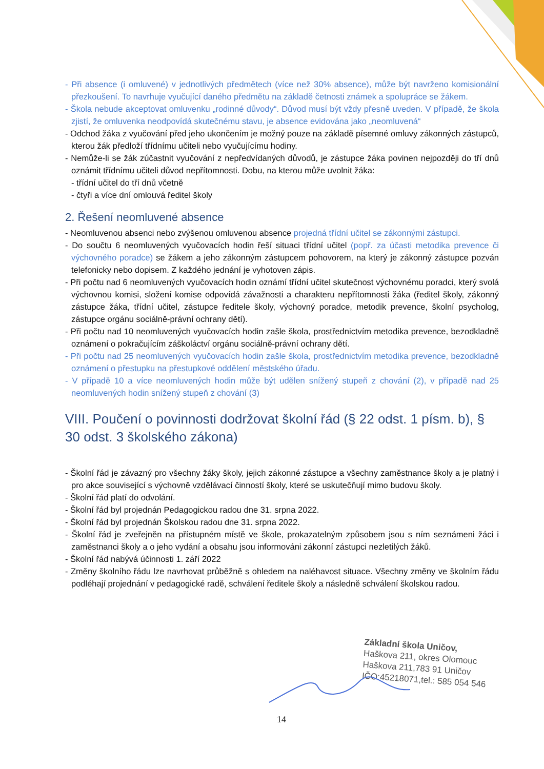- Při absence (i omluvené) v jednotlivých předmětech (více než 30% absence), může být navrženo komisionální přezkoušení. To navrhuje vyučující daného předmětu na základě četnosti známek a spolupráce se žákem.
- Škola nebude akceptovat omluvenku „rodinné důvody“. Důvod musí být vždy přesně uveden. V případě, že škola zjistí, že omluvenka neodpovídá skutečnému stavu, je absence evidována jako „neomluvená“
- Odchod žáka z vyučování před jeho ukončením je možný pouze na základě písemné omluvy zákonných zástupců, kterou žák předloží třídnímu učiteli nebo vyučujícímu hodiny.
- Nemůže-li se žák zúčastnit vyučování z nepředvídaných důvodů, je zástupce žáka povinen nejpozději do tří dnů oznámit třídnímu učiteli důvod nepřítomnosti. Dobu, na kterou může uvolnit žáka:
- třídní učitel do tří dnů včetně
- čtyři a více dní omlouvá ředitel školy
2. Řešení neomluvené absence
- Neomluvenou absenci nebo zvýšenou omluvenou absence projedná třídní učitel se zákonnými zástupci.
- Do součtu 6 neomluvených vyučovacích hodin řeší situaci třídní učitel (popř. za účasti metodika prevence či výchovného poradce) se žákem a jeho zákonným zástupcem pohovorem, na který je zákonný zástupce pozván telefonicky nebo dopisem. Z každého jednání je vyhotoven zápis.
- Při počtu nad 6 neomluvených vyučovacích hodin oznámí třídní učitel skutečnost výchovnému poradci, který svolá výchovnou komisi, složení komise odpovídá závažnosti a charakteru nepřítomnosti žáka (ředitel školy, zákonný zástupce žáka, třídní učitel, zástupce ředitele školy, výchovný poradce, metodik prevence, školní psycholog, zástupce orgánu sociálně-právní ochrany dětí).
- Při počtu nad 10 neomluvených vyučovacích hodin zašle škola, prostřednictvím metodika prevence, bezodkladně oznámení o pokračujícím záškoláctví orgánu sociálně-právní ochrany dětí.
- Při počtu nad 25 neomluvených vyučovacích hodin zašle škola, prostřednictvím metodika prevence, bezodkladně oznámení o přestupku na přestupkové oddělení městského úřadu.
- V případě 10 a více neomluvených hodin může být udělen snížený stupeň z chování (2), v případě nad 25 neomluvených hodin snížený stupeň z chování (3)
VIII. Poučení o povinnosti dodržovat školní řád (§ 22 odst. 1 písm. b), § 30 odst. 3 školského zákona)
- Školní řád je závazný pro všechny žáky školy, jejich zákonné zástupce a všechny zaměstnance školy a je platný i pro akce související s výchovně vzdělávací činností školy, které se uskutečňují mimo budovu školy.
- Školní řád platí do odvolání.
- Školní řád byl projednán Pedagogickou radou dne 31. srpna 2022.
- Školní řád byl projednán Školskou radou dne 31. srpna 2022.
- Školní řád je zveřejněn na přístupném místě ve škole, prokazatelným způsobem jsou s ním seznámeni žáci i zaměstnanci školy a o jeho vydání a obsahu jsou informováni zákonní zástupci nezletilých žáků.
- Školní řád nabývá účinnosti 1. září 2022
- Změny školního řádu lze navrhovat průběžně s ohledem na naléhavost situace. Všechny změny ve školním řádu podléhají projednání v pedagogické radě, schválení ředitele školy a následně schválení školskou radou.
Základní škola Uničov,
Haškova 211, okres Olomouc
Haškova 211,783 91 Uničov
IČO:45218071,tel.: 585 054 546
14